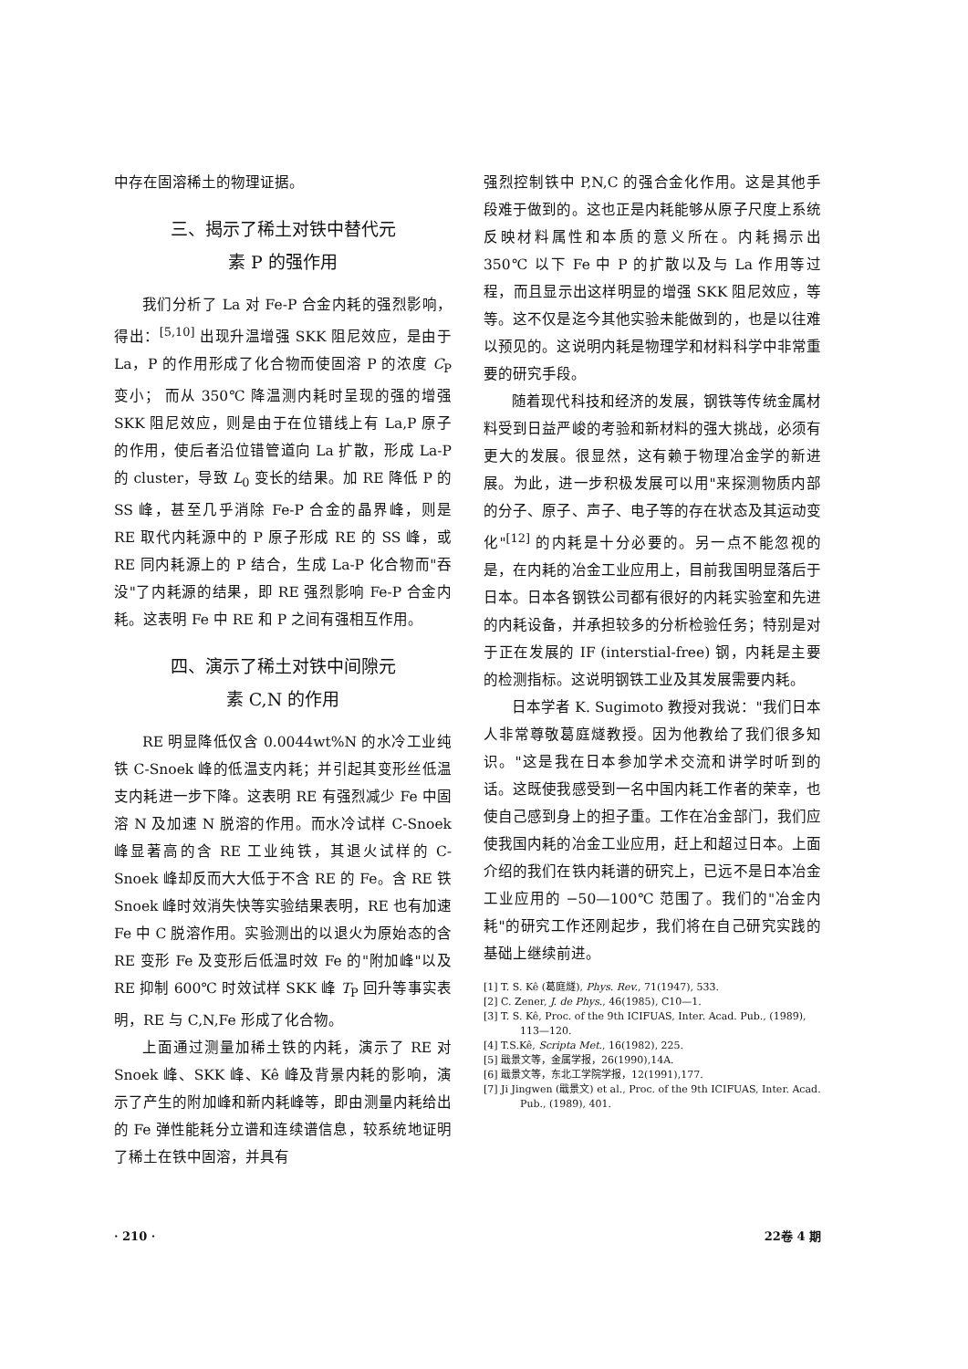中存在固溶稀土的物理证据。
三、揭示了稀土对铁中替代元
素 P 的强作用
我们分析了 La 对 Fe-P 合金内耗的强烈影响，得出：<sup>[5,10]</sup> 出现升温增强 SKK 阻尼效应，是由于 La，P 的作用形成了化合物而使固溶 P 的浓度 C<sub>P</sub> 变小； 而从 350℃ 降温测内耗时呈现的强的增强 SKK 阻尼效应，则是由于在位错线上有 La,P 原子的作用，使后者沿位错管道向 La 扩散，形成 La-P 的 cluster，导致 L<sub>0</sub> 变长的结果。加 RE 降低 P 的 SS 峰，甚至几乎消除 Fe-P 合金的晶界峰，则是 RE 取代内耗源中的 P 原子形成 RE 的 SS 峰，或 RE 同内耗源上的 P 结合，生成 La-P 化合物而"吞没"了内耗源的结果，即 RE 强烈影响 Fe-P 合金内耗。这表明 Fe 中 RE 和 P 之间有强相互作用。
四、演示了稀土对铁中间隙元
素 C,N 的作用
RE 明显降低仅含 0.0044wt%N 的水冷工业纯铁 C-Snoek 峰的低温支内耗；并引起其变形丝低温支内耗进一步下降。这表明 RE 有强烈减少 Fe 中固溶 N 及加速 N 脱溶的作用。而水冷试样 C-Snoek 峰显著高的含 RE 工业纯铁，其退火试样的 C-Snoek 峰却反而大大低于不含 RE 的 Fe。含 RE 铁 Snoek 峰时效消失快等实验结果表明，RE 也有加速 Fe 中 C 脱溶作用。实验测出的以退火为原始态的含 RE 变形 Fe 及变形后低温时效 Fe 的"附加峰"以及 RE 抑制 600℃ 时效试样 SKK 峰 T<sub>P</sub> 回升等事实表明，RE 与 C,N,Fe 形成了化合物。
上面通过测量加稀土铁的内耗，演示了 RE 对 Snoek 峰、SKK 峰、Kê 峰及背景内耗的影响，演示了产生的附加峰和新内耗峰等，即由测量内耗给出的 Fe 弹性能耗分立谱和连续谱信息，较系统地证明了稀土在铁中固溶，并具有
强烈控制铁中 P,N,C 的强合金化作用。这是其他手段难于做到的。这也正是内耗能够从原子尺度上系统反映材料属性和本质的意义所在。内耗揭示出 350℃ 以下 Fe 中 P 的扩散以及与 La 作用等过程，而且显示出这样明显的增强 SKK 阻尼效应，等等。这不仅是迄今其他实验未能做到的，也是以往难以预见的。这说明内耗是物理学和材料科学中非常重要的研究手段。
随着现代科技和经济的发展，钢铁等传统金属材料受到日益严峻的考验和新材料的强大挑战，必须有更大的发展。很显然，这有赖于物理冶金学的新进展。为此，进一步积极发展可以用"来探测物质内部的分子、原子、声子、电子等的存在状态及其运动变化"<sup>[12]</sup> 的内耗是十分必要的。另一点不能忽视的是，在内耗的冶金工业应用上，目前我国明显落后于日本。日本各钢铁公司都有很好的内耗实验室和先进的内耗设备，并承担较多的分析检验任务；特别是对于正在发展的 IF (interstial-free) 钢，内耗是主要的检测指标。这说明钢铁工业及其发展需要内耗。
日本学者 K. Sugimoto 教授对我说："我们日本人非常尊敬葛庭燧教授。因为他教给了我们很多知识。"这是我在日本参加学术交流和讲学时听到的话。这既使我感受到一名中国内耗工作者的荣幸，也使自己感到身上的担子重。工作在冶金部门，我们应使我国内耗的冶金工业应用，赶上和超过日本。上面介绍的我们在铁内耗谱的研究上，已远不是日本冶金工业应用的 −50—100℃ 范围了。我们的"冶金内耗"的研究工作还刚起步，我们将在自己研究实践的基础上继续前进。
[1] T. S. Kê (葛庭燧), Phys. Rev., 71(1947), 533.
[2] C. Zener, J. de Phys., 46(1985), C10—1.
[3] T. S. Kê, Proc. of the 9th ICIFUAS, Inter. Acad. Pub., (1989), 113—120.
[4] T.S.Kê, Scripta Met., 16(1982), 225.
[5] 戢景文等，金属学报，26(1990),14A.
[6] 戢景文等，东北工学院学报，12(1991),177.
[7] Ji Jingwen (戢景文) et al., Proc. of the 9th ICIFUAS, Inter. Acad. Pub., (1989), 401.
· 210 · 22卷 4 期